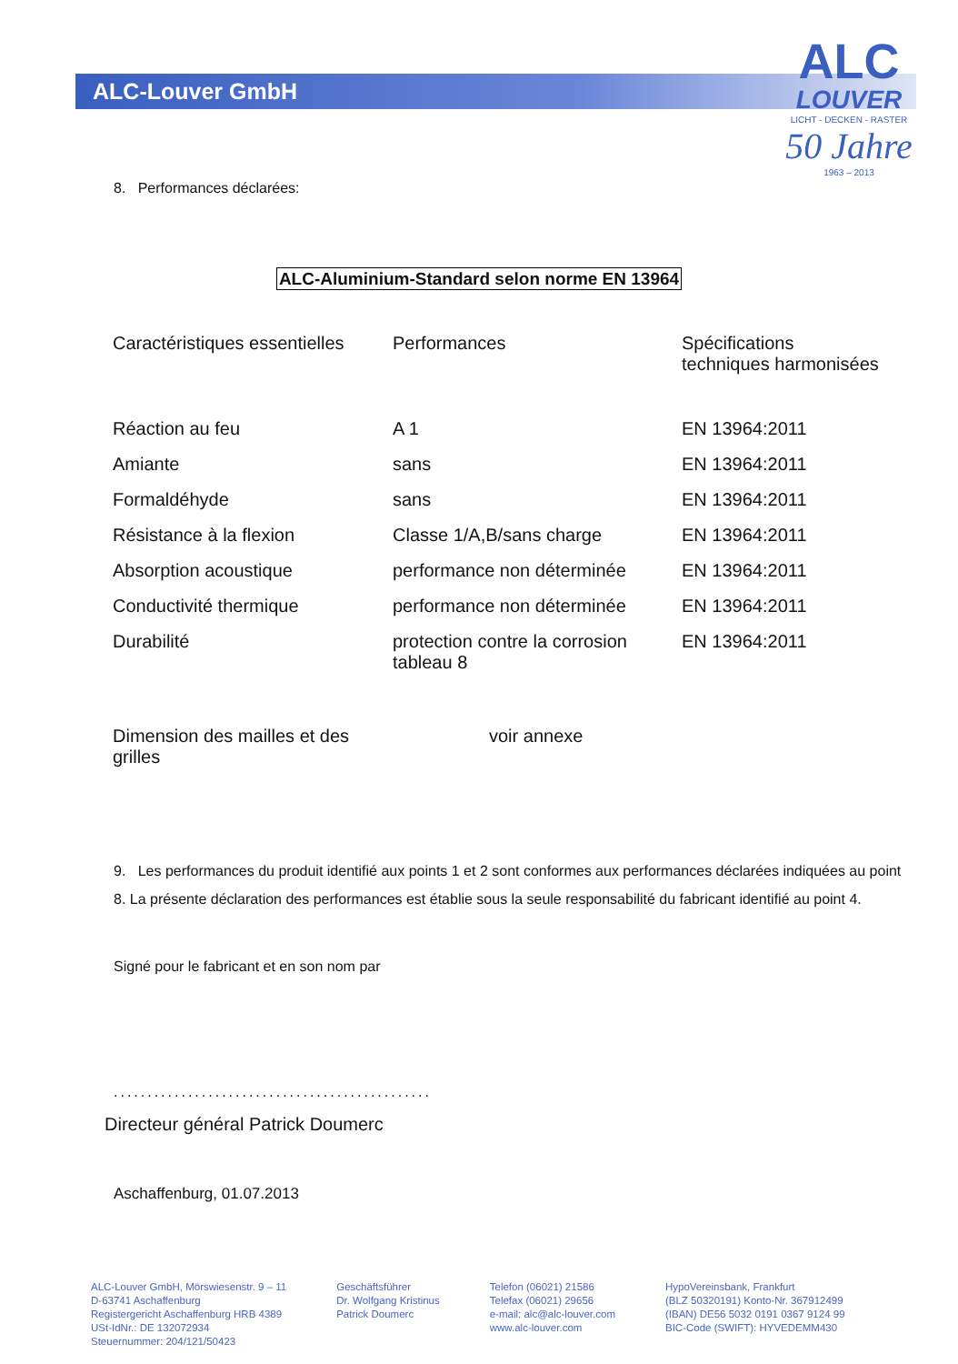ALC-Louver GmbH
ALC
LOUVER
LICHT - DECKEN - RASTER
50 Jahre
1963 – 2013
8. Performances déclarées:
ALC-Aluminium-Standard selon norme EN 13964
| Caractéristiques essentielles | Performances | Spécifications techniques harmonisées |
| --- | --- | --- |
| Réaction au feu | A 1 | EN 13964:2011 |
| Amiante | sans | EN 13964:2011 |
| Formaldéhyde | sans | EN 13964:2011 |
| Résistance à la flexion | Classe 1/A,B/sans charge | EN 13964:2011 |
| Absorption acoustique | performance non déterminée | EN 13964:2011 |
| Conductivité thermique | performance non déterminée | EN 13964:2011 |
| Durabilité | protection contre la corrosion tableau 8 | EN 13964:2011 |
| Dimension des mailles et des grilles | voir annexe | |
9. Les performances du produit identifié aux points 1 et 2 sont conformes aux performances déclarées indiquées au point 8. La présente déclaration des performances est établie sous la seule responsabilité du fabricant identifié au point 4.
Signé pour le fabricant et en son nom par
...............................................
Directeur général Patrick Doumerc
Aschaffenburg, 01.07.2013
ALC-Louver GmbH, Mörswiesenstr. 9 – 11
D-63741 Aschaffenburg
Registergericht Aschaffenburg HRB 4389
USt-IdNr.: DE 132072934
Steuernummer: 204/121/50423
Geschäftsführer
Dr. Wolfgang Kristinus
Patrick Doumerc
Telefon (06021) 21586
Telefax (06021) 29656
e-mail: alc@alc-louver.com
www.alc-louver.com
HypoVereinsbank, Frankfurt
(BLZ 50320191) Konto-Nr. 367912499
(IBAN) DE56 5032 0191 0367 9124 99
BIC-Code (SWIFT): HYVEDEMM430